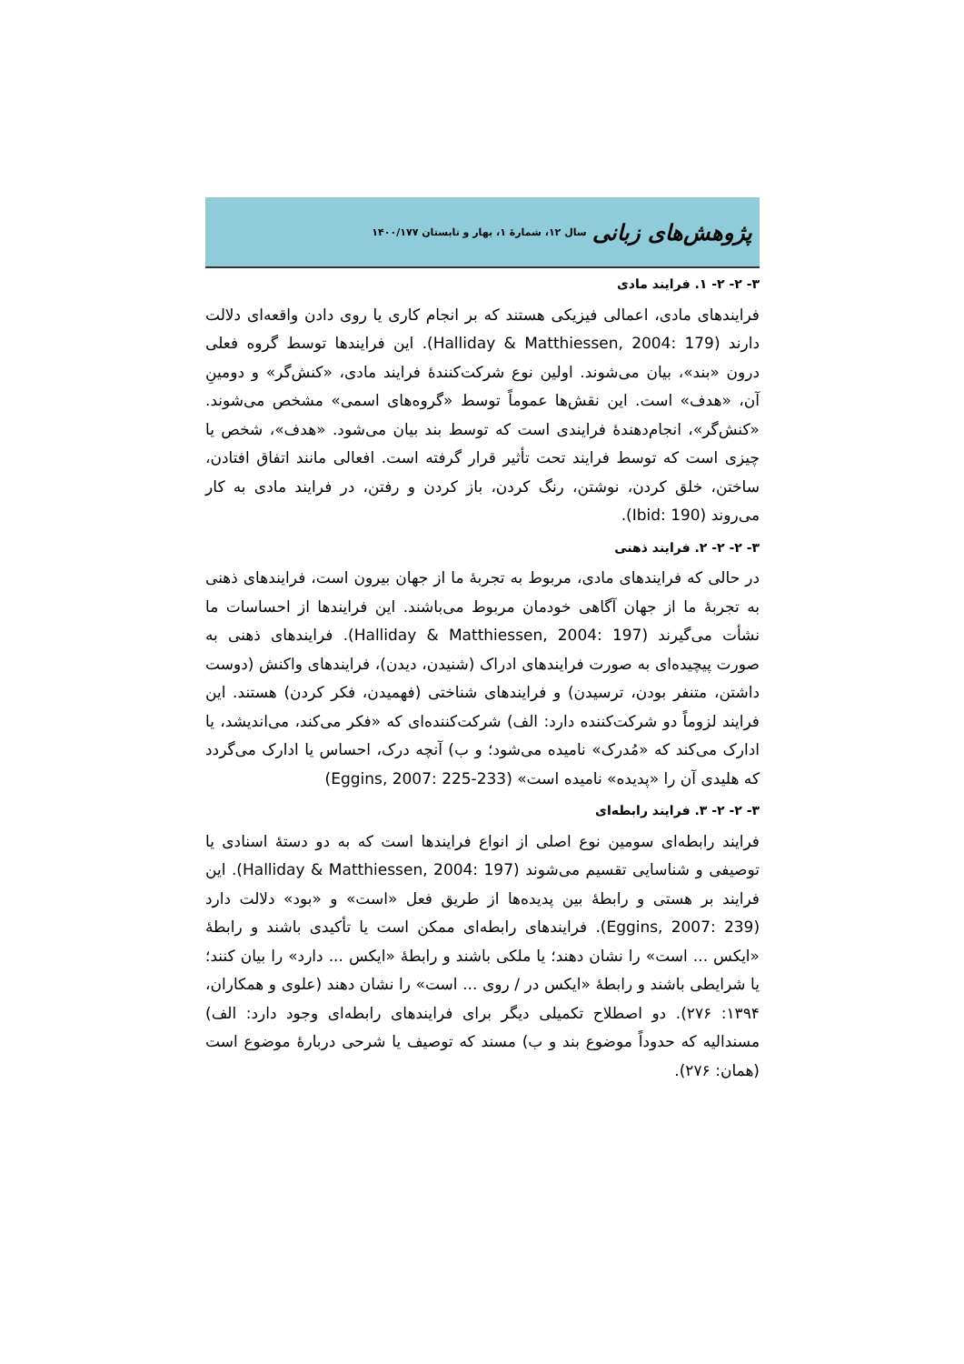پژوهش‌های زبانی سال ۱۲، شمارهٔ ۱، بهار و تابستان ۱۴۰۰/۱۷۷
۳- ۲- ۲- ۱. فرایند مادی
فرایندهای مادی، اعمالی فیزیکی هستند که بر انجام کاری یا روی دادن واقعه‌ای دلالت دارند (Halliday & Matthiessen, 2004: 179). این فرایندها توسط گروه فعلی درون «بند»، بیان می‌شوند. اولین نوع شرکت‌کنندهٔ فرایند مادی، «کنش‌گر» و دومینِ آن، «هدف» است. این نقش‌ها عموماً توسط «گروه‌های اسمی» مشخص می‌شوند. «کنش‌گر»، انجام‌دهندهٔ فرایندی است که توسط بند بیان می‌شود. «هدف»، شخص یا چیزی است که توسط فرایند تحت تأثیر قرار گرفته است. افعالی مانند اتفاق افتادن، ساختن، خلق کردن، نوشتن، رنگ کردن، باز کردن و رفتن، در فرایند مادی به کار می‌روند (Ibid: 190).
۳- ۲- ۲- ۲. فرایند ذهنی
در حالی که فرایندهای مادی، مربوط به تجربهٔ ما از جهان بیرون است، فرایندهای ذهنی به تجربهٔ ما از جهان آگاهی خودمان مربوط می‌باشند. این فرایندها از احساسات ما نشأت می‌گیرند (Halliday & Matthiessen, 2004: 197). فرایندهای ذهنی به صورت پیچیده‌ای به صورت فرایندهای ادراک (شنیدن، دیدن)، فرایندهای واکنش (دوست داشتن، متنفر بودن، ترسیدن) و فرایندهای شناختی (فهمیدن، فکر کردن) هستند. این فرایند لزوماً دو شرکت‌کننده دارد: الف) شرکت‌کننده‌ای که «فکر می‌کند، می‌اندیشد، یا ادارک می‌کند که «مُدرک» نامیده می‌شود؛ و ب) آنچه درک، احساس یا ادارک می‌گردد که هلیدی آن را «پدیده» نامیده است» (Eggins, 2007: 225-233)
۳- ۲- ۲- ۳. فرایند رابطه‌ای
فرایند رابطه‌ای سومین نوع اصلی از انواع فرایندها است که به دو دستهٔ اسنادی یا توصیفی و شناسایی تقسیم می‌شوند (Halliday & Matthiessen, 2004: 197). این فرایند بر هستی و رابطهٔ بین پدیده‌ها از طریق فعل «است» و «بود» دلالت دارد (Eggins, 2007: 239). فرایندهای رابطه‌ای ممکن است یا تأکیدی باشند و رابطهٔ «ایکس ... است» را نشان دهند؛ یا ملکی باشند و رابطهٔ «ایکس ... دارد» را بیان کنند؛ یا شرایطی باشند و رابطهٔ «ایکس در / روی ... است» را نشان دهند (علوی و همکاران، ۱۳۹۴: ۲۷۶). دو اصطلاح تکمیلی دیگر برای فرایندهای رابطه‌ای وجود دارد: الف) مسندالیه که حدوداً موضوع بند و ب) مسند که توصیف یا شرحی دربارهٔ موضوع است (همان: ۲۷۶).